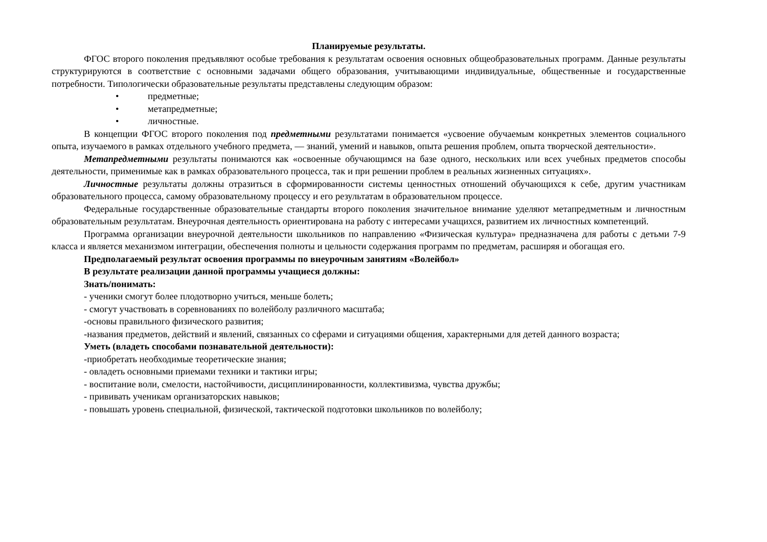Планируемые результаты.
ФГОС второго поколения предъявляют особые требования к результатам освоения основных общеобразовательных программ. Данные результаты структурируются в соответствие с основными задачами общего образования, учитывающими индивидуальные, общественные и государственные потребности. Типологически образовательные результаты представлены следующим образом:
• предметные;
• метапредметные;
• личностные.
В концепции ФГОС второго поколения под предметными результатами понимается «усвоение обучаемым конкретных элементов социального опыта, изучаемого в рамках отдельного учебного предмета, — знаний, умений и навыков, опыта решения проблем, опыта творческой деятельности».
Метапредметными результаты понимаются как «освоенные обучающимся на базе одного, нескольких или всех учебных предметов способы деятельности, применимые как в рамках образовательного процесса, так и при решении проблем в реальных жизненных ситуациях».
Личностные результаты должны отразиться в сформированности системы ценностных отношений обучающихся к себе, другим участникам образовательного процесса, самому образовательному процессу и его результатам в образовательном процессе.
Федеральные государственные образовательные стандарты второго поколения значительное внимание уделяют метапредметным и личностным образовательным результатам. Внеурочная деятельность ориентирована на работу с интересами учащихся, развитием их личностных компетенций.
Программа организации внеурочной деятельности школьников по направлению «Физическая культура» предназначена для работы с детьми 7-9 класса и является механизмом интеграции, обеспечения полноты и цельности содержания программ по предметам, расширяя и обогащая его.
Предполагаемый результат освоения программы по внеурочным занятиям «Волейбол»
В результате реализации данной программы учащиеся должны:
Знать/понимать:
- ученики смогут более плодотворно учиться, меньше болеть;
- смогут участвовать в соревнованиях по волейболу различного масштаба;
-основы правильного физического развития;
-названия предметов, действий и явлений, связанных со сферами и ситуациями общения, характерными для детей данного возраста;
Уметь (владеть способами познавательной деятельности):
-приобретать необходимые теоретические знания;
- овладеть основными приемами техники и тактики игры;
- воспитание воли, смелости, настойчивости, дисциплинированности, коллективизма, чувства дружбы;
- прививать ученикам организаторских навыков;
- повышать уровень специальной, физической, тактической подготовки школьников по волейболу;